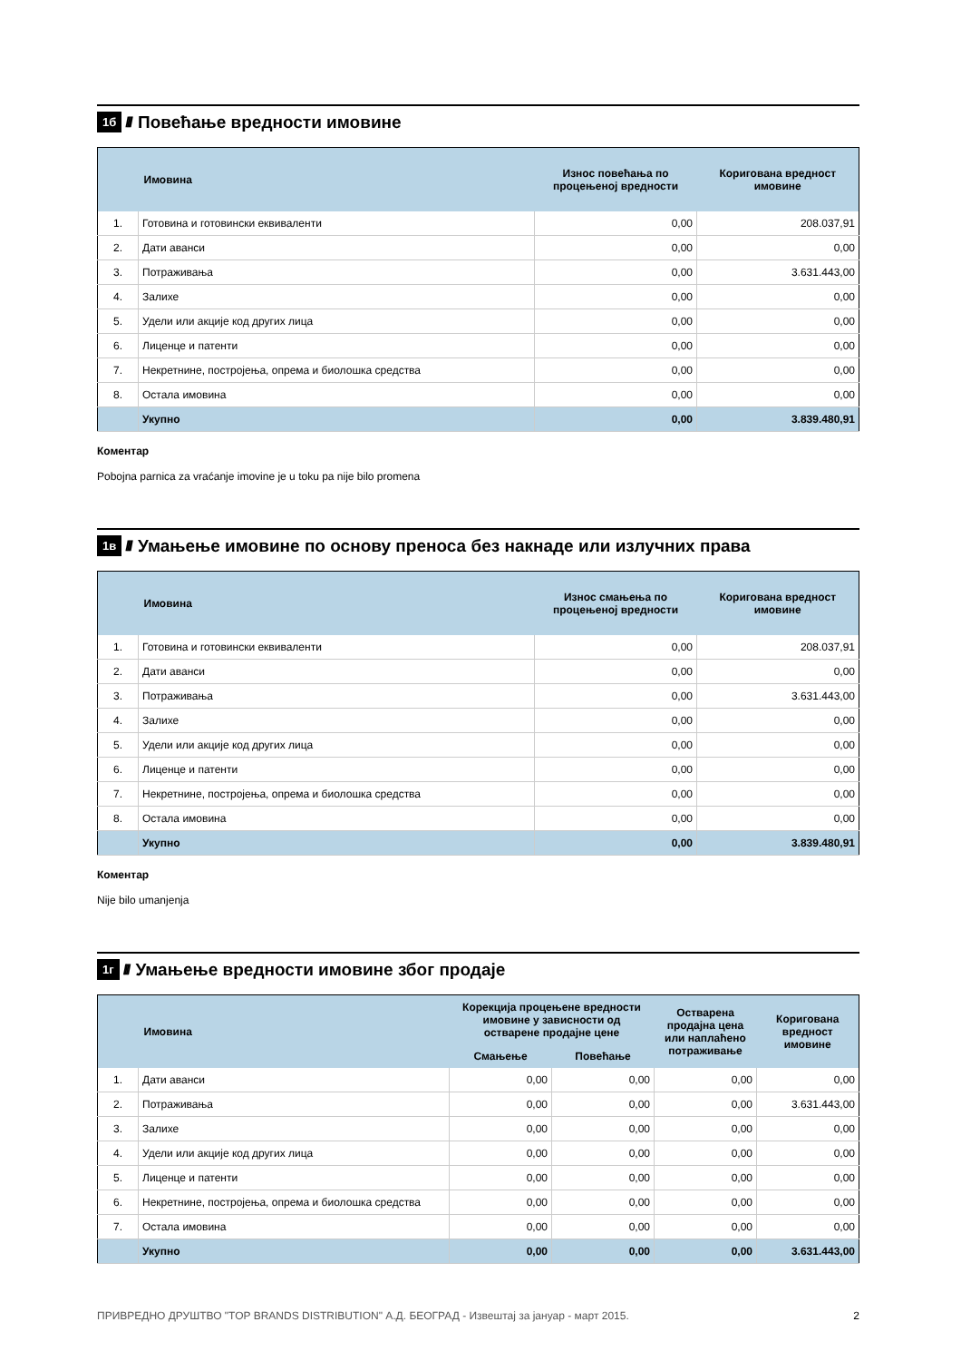1б ////
Повећање вредности имовине
| | Имовина | Износ повећања по процењеној вредности | Коригована вредност имовине |
| --- | --- | --- | --- |
| 1. | Готовина и готовински еквиваленти | 0,00 | 208.037,91 |
| 2. | Дати аванси | 0,00 | 0,00 |
| 3. | Потраживања | 0,00 | 3.631.443,00 |
| 4. | Залихе | 0,00 | 0,00 |
| 5. | Удели или акције код других лица | 0,00 | 0,00 |
| 6. | Лиценце и патенти | 0,00 | 0,00 |
| 7. | Некретнине, постројења, опрема и биолошка средства | 0,00 | 0,00 |
| 8. | Остала имовина | 0,00 | 0,00 |
| | Укупно | 0,00 | 3.839.480,91 |
Коментар
Pobojna parnica za vraćanje imovine je u toku pa nije bilo promena
1в ////
Умањење имовине по основу преноса без накнаде или излучних права
| | Имовина | Износ смањења по процењеној вредности | Коригована вредност имовине |
| --- | --- | --- | --- |
| 1. | Готовина и готовински еквиваленти | 0,00 | 208.037,91 |
| 2. | Дати аванси | 0,00 | 0,00 |
| 3. | Потраживања | 0,00 | 3.631.443,00 |
| 4. | Залихе | 0,00 | 0,00 |
| 5. | Удели или акције код других лица | 0,00 | 0,00 |
| 6. | Лиценце и патенти | 0,00 | 0,00 |
| 7. | Некретнине, постројења, опрема и биолошка средства | 0,00 | 0,00 |
| 8. | Остала имовина | 0,00 | 0,00 |
| | Укупно | 0,00 | 3.839.480,91 |
Коментар
Nije bilo umanjenja
1г ////
Умањење вредности имовине због продаје
| | Имовина | Корекција процењене вредности имовине у зависности од остварене продајне цене | | Остварена продајна цена или наплаћено потраживање | Коригована вредност имовине |
| --- | --- | --- | --- | --- | --- |
| | | Смањење | Повећање | | |
| 1. | Дати аванси | 0,00 | 0,00 | 0,00 | 0,00 |
| 2. | Потраживања | 0,00 | 0,00 | 0,00 | 3.631.443,00 |
| 3. | Залихе | 0,00 | 0,00 | 0,00 | 0,00 |
| 4. | Удели или акције код других лица | 0,00 | 0,00 | 0,00 | 0,00 |
| 5. | Лиценце и патенти | 0,00 | 0,00 | 0,00 | 0,00 |
| 6. | Некретнине, постројења, опрема и биолошка средства | 0,00 | 0,00 | 0,00 | 0,00 |
| 7. | Остала имовина | 0,00 | 0,00 | 0,00 | 0,00 |
| | Укупно | 0,00 | 0,00 | 0,00 | 3.631.443,00 |
ПРИВРЕДНО ДРУШТВО "TOP BRANDS DISTRIBUTION" А.Д. БЕОГРАД - Извештај за јануар - март 2015. 2